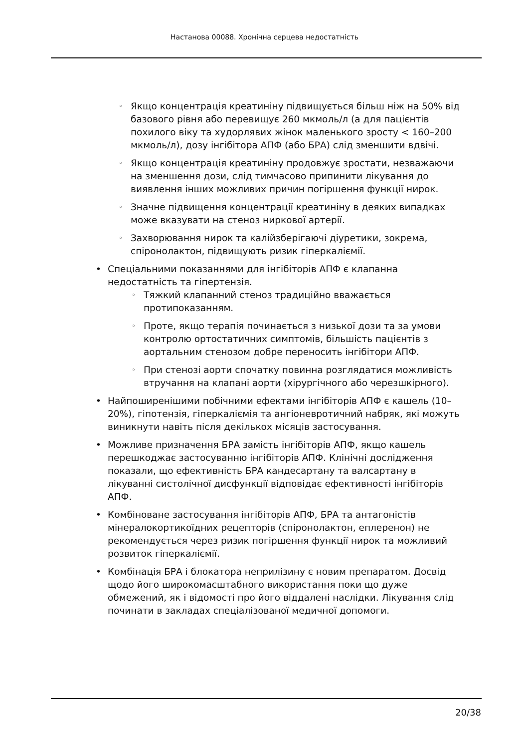Настанова 00088. Хронічна серцева недостатність
◦ Якщо концентрація креатиніну підвищується більш ніж на 50% від базового рівня або перевищує 260 мкмоль/л (а для пацієнтів похилого віку та худорлявих жінок маленького зросту < 160–200 мкмоль/л), дозу інгібітора АПФ (або БРА) слід зменшити вдвічі.
◦ Якщо концентрація креатиніну продовжує зростати, незважаючи на зменшення дози, слід тимчасово припинити лікування до виявлення інших можливих причин погіршення функції нирок.
◦ Значне підвищення концентрації креатиніну в деяких випадках може вказувати на стеноз ниркової артерії.
◦ Захворювання нирок та калійзберігаючі діуретики, зокрема, спіронолактон, підвищують ризик гіперкаліємії.
• Спеціальними показаннями для інгібіторів АПФ є клапанна недостатність та гіпертензія.
◦ Тяжкий клапанний стеноз традиційно вважається протипоказанням.
◦ Проте, якщо терапія починається з низької дози та за умови контролю ортостатичних симптомів, більшість пацієнтів з аортальним стенозом добре переносить інгібітори АПФ.
◦ При стенозі аорти спочатку повинна розглядатися можливість втручання на клапані аорти (хірургічного або черезшкірного).
• Найпоширенішими побічними ефектами інгібіторів АПФ є кашель (10–20%), гіпотензія, гіперкаліємія та ангіоневротичний набряк, які можуть виникнути навіть після декількох місяців застосування.
• Можливе призначення БРА замість інгібіторів АПФ, якщо кашель перешкоджає застосуванню інгібіторів АПФ. Клінічні дослідження показали, що ефективність БРА кандесартану та валсартану в лікуванні систолічної дисфункції відповідає ефективності інгібіторів АПФ.
• Комбіноване застосування інгібіторів АПФ, БРА та антагоністів мінералокортикоїдних рецепторів (спіронолактон, еплеренон) не рекомендується через ризик погіршення функції нирок та можливий розвиток гіперкаліємії.
• Комбінація БРА і блокатора неприлізину є новим препаратом. Досвід щодо його широкомасштабного використання поки що дуже обмежений, як і відомості про його віддалені наслідки. Лікування слід починати в закладах спеціалізованої медичної допомоги.
20/38